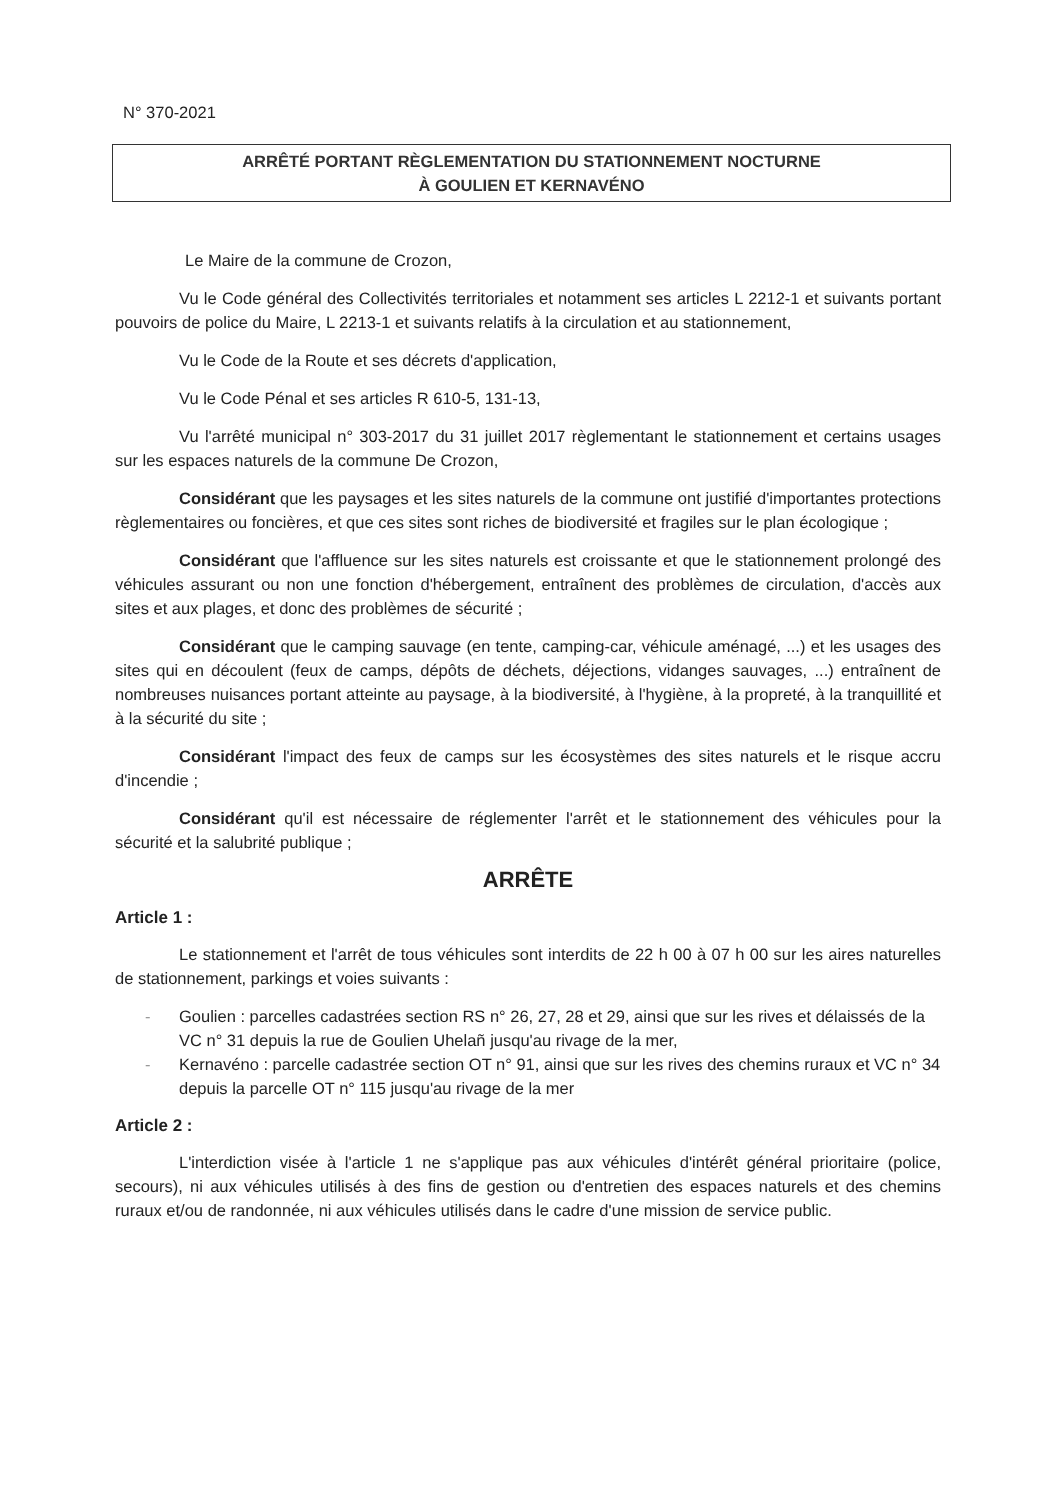N° 370-2021
ARRÊTÉ PORTANT RÈGLEMENTATION DU STATIONNEMENT NOCTURNE
À GOULIEN ET KERNAVÉNO
Le Maire de la commune de Crozon,
Vu le Code général des Collectivités territoriales et notamment ses articles L 2212-1 et suivants portant pouvoirs de police du Maire, L 2213-1 et suivants relatifs à la circulation et au stationnement,
Vu le Code de la Route et ses décrets d'application,
Vu le Code Pénal et ses articles R 610-5, 131-13,
Vu l'arrêté municipal n° 303-2017 du 31 juillet 2017 règlementant le stationnement et certains usages sur les espaces naturels de la commune De Crozon,
Considérant que les paysages et les sites naturels de la commune ont justifié d'importantes protections règlementaires ou foncières, et que ces sites sont riches de biodiversité et fragiles sur le plan écologique ;
Considérant que l'affluence sur les sites naturels est croissante et que le stationnement prolongé des véhicules assurant ou non une fonction d'hébergement, entraînent des problèmes de circulation, d'accès aux sites et aux plages, et donc des problèmes de sécurité ;
Considérant que le camping sauvage (en tente, camping-car, véhicule aménagé, ...) et les usages des sites qui en découlent (feux de camps, dépôts de déchets, déjections, vidanges sauvages, ...) entraînent de nombreuses nuisances portant atteinte au paysage, à la biodiversité, à l'hygiène, à la propreté, à la tranquillité et à la sécurité du site ;
Considérant l'impact des feux de camps sur les écosystèmes des sites naturels et le risque accru d'incendie ;
Considérant qu'il est nécessaire de réglementer l'arrêt et le stationnement des véhicules pour la sécurité et la salubrité publique ;
ARRÊTE
Article 1 :
Le stationnement et l'arrêt de tous véhicules sont interdits de 22 h 00 à 07 h 00 sur les aires naturelles de stationnement, parkings et voies suivants :
- Goulien : parcelles cadastrées section RS n° 26, 27, 28 et 29, ainsi que sur les rives et délaissés de la VC n° 31 depuis la rue de Goulien Uhelañ jusqu'au rivage de la mer,
- Kernavéno : parcelle cadastrée section OT n° 91, ainsi que sur les rives des chemins ruraux et VC n° 34 depuis la parcelle OT n° 115 jusqu'au rivage de la mer
Article 2 :
L'interdiction visée à l'article 1 ne s'applique pas aux véhicules d'intérêt général prioritaire (police, secours), ni aux véhicules utilisés à des fins de gestion ou d'entretien des espaces naturels et des chemins ruraux et/ou de randonnée, ni aux véhicules utilisés dans le cadre d'une mission de service public.